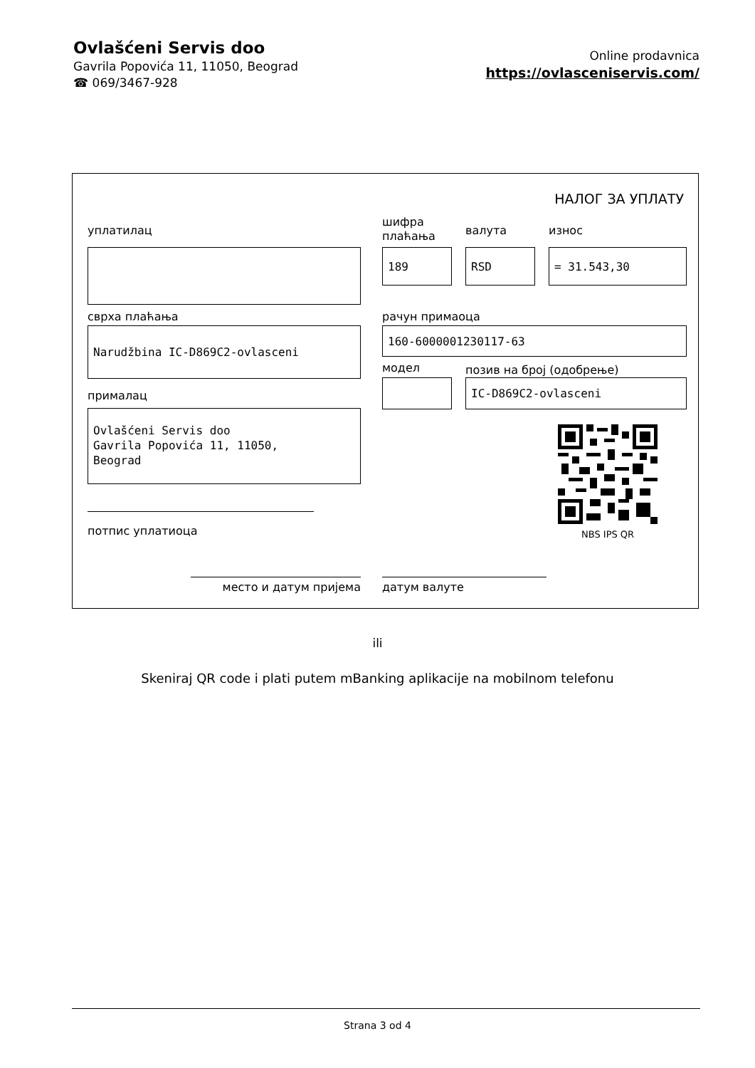Ovlašćeni Servis doo
Gavrila Popovića 11, 11050, Beograd
☎ 069/3467-928
Online prodavnica
https://ovlasceniservis.com/
НАЛОГ ЗА УПЛАТУ
уплатилац
шифра
плаћања
валута износ
189 RSD = 31.543,30
сврха плаћања рачун примаоца
Narudžbina IC-D869C2-ovlasceni 160-6000001230117-63
модел позив на број (одобрење)
IC-D869C2-ovlasceni
прималац
Ovlašćeni Servis doo
Gavrila Popovića 11, 11050,
Beograd
NBS IPS QR
потпис уплатиоца
место и датум пријема датум валуте
ili
Skeniraj QR code i plati putem mBanking aplikacije na mobilnom telefonu
Strana 3 od 4